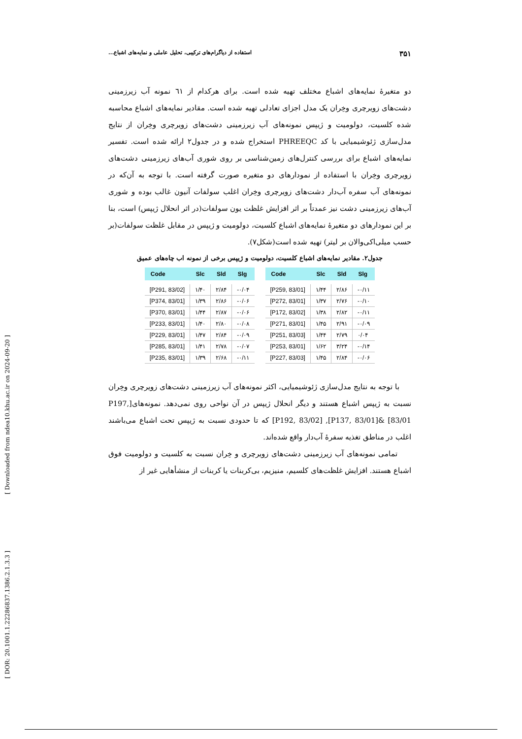[ DOR: 20.1001.1.22286837.1386.2.1.3.3 ] [ Downloaded from ndea10.khu.ac.ir on 2024-09-20 ]
۳۵۱ استفاده از دیاگرام‌های ترکیبی، تحلیل عاملی و نمایه‌های اشباع...
دو متغیرهٔ نمایه‌های اشباع مختلف تهیه شده است. برای هرکدام از ٦١ نمونه آب زیرزمینی دشت‌های زویرچری وخِران یک مدل اجزای تعادلی تهیه شده است. مقادیر نمایه‌های اشباع محاسبه شده کلسیت، دولومیت و ژیپس نمونه‌های آب زیرزمینی دشت‌های زویرچری وخِران از نتایج مدل‌سازی ژئوشیمیایی با کد PHREEQC استخراج شده و در جدول۲ ارائه شده است. تفسیر نمایه‌های اشباع برای بررسی کنترل‌های زمین‌شناسی بر روی شوری آب‌های زیرزمینی دشت‌های زویرچری وخِران با استفاده از نمودارهای دو متغیره صورت گرفته است. با توجه به آن‌که در نمونه‌های آب سفره آب‌دار دشت‌های زویرچری وخِران اغلب سولفات آنیون غالب بوده و شوری آب‌های زیرزمینی دشت نیز عمدتاً بر اثر افزایش غلظت یون سولفات(در اثر انحلال ژیپس) است، بنا بر این نمودارهای دو متغیرهٔ نمایه‌های اشباع کلسیت، دولومیت و ژیپس در مقابل غلظت سولفات(بر حسب میلی‌اکی‌والان بر لیتر) تهیه شده است(شکل۷).
جدول۲. مقادیر نمایه‌های اشباع کلسیت، دولومیت و ژیپس برخی از نمونه اب چاه‌های عمیق
| Code | Slc | Sld | Slg |
| --- | --- | --- | --- |
| [P291, 83/02] | ۱/۴۰ | ۲/۸۴ | -۰/۰۴ |
| [P374, 83/01] | ۱/۳۹ | ۲/۸۶ | -۰/۰۶ |
| [P370, 83/01] | ۱/۴۴ | ۲/۸۷ | -۰/۰۶ |
| [P233, 83/01] | ۱/۴۰ | ۲/۸۰ | -۰/۰۸ |
| [P229, 83/01] | ۱/۴۷ | ۲/۸۴ | -۰/۰۹ |
| [P285, 83/01] | ۱/۴۱ | ۲/۷۸ | -۰/۰۷ |
| [P235, 83/01] | ۱/۳۹ | ۲/۶۸ | -۰/۱۱ |
| Code | Slc | Sld | Slg |
| --- | --- | --- | --- |
| [P259, 83/01] | ۱/۴۴ | ۲/۸۶ | -۰/۱۱ |
| [P272, 83/01] | ۱/۳۷ | ۲/۷۶ | -۰/۱۰ |
| [P172, 83/02] | ۱/۳۸ | ۲/۸۲ | -۰/۱۱ |
| [P271, 83/01] | ۱/۴۵ | ۲/۹۱ | -۰/۰۹ |
| [P251, 83/03] | ۱/۴۴ | ۲/۷۹ | ۰/۰۴ |
| [P253, 83/01] | ۱/۶۲ | ۳/۲۴ | -۰/۱۴ |
| [P227, 83/03] | ۱/۴۵ | ۲/۸۴ | -۰/۰۶ |
با توجه به نتایج مدل‌سازی ژئوشیمیایی، اکثر نمونه‌های آب زیرزمینی دشت‌های زویرچری وخِران نسبت به ژیپس اشباع هستند و دیگر انحلال ژیپس در آن نواحی روی نمی‌دهد. نمونه‌های[P197, 83/01] &[P137, 83/01], [P192, 83/02] که تا حدودی نسبت به ژیپس تحت اشباع می‌باشند اغلب در مناطق تغذیه سفرهٔ آب‌دار واقع شده‌اند.
تمامی نمونه‌های آب زیرزمینی دشت‌های زویرچری و خِران نسبت به کلسیت و دولومیت فوق اشباع هستند. افزایش غلظت‌های کلسیم، منیزیم، بی‌کربنات یا کربنات از منشأهایی غیر از